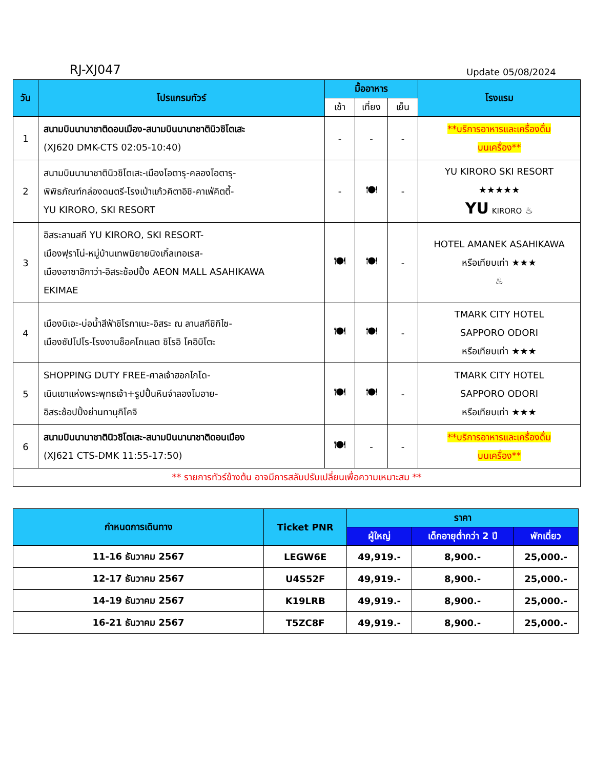RJ-XJ047 Update 05/08/2024
| วัน | โปรแกรมทัวร์ | มื้ออาหาร | | | โรงแรม |
| --- | --- | --- | --- | --- | --- |
| | | เช้า | เที่ยง | เย็น | |
| 1 | สนามบินนานาชาติดอนเมือง-สนามบินนานาชาตินิวชิโตเสะ (XJ620 DMK-CTS 02:05-10:40) | - | - | - | **บริการอาหารและเครื่องดื่ม บนเครื่อง** |
| 2 | สนามบินนานาชาตินิวชิโตเสะ-เมืองโอตารุ-คลองโอตารุ- พิพิธภัณฑ์กล่องดนตรี-โรงเป่าแก้วคิตาอิชิ-คาเฟ่คิตตี้- YU KIRORO, SKI RESORT | - | 🍽 | - | YU KIRORO SKI RESORT ★★★★★ YU KIRORO ♨ |
| 3 | อิสระลานสกี YU KIRORO, SKI RESORT- เมืองฟุราโน่-หมู่บ้านเทพนิยายนิงเกิ้ลเทอเรส- เมืองอาซาฮิกาว่า-อิสระช้อปปิ้ง AEON MALL ASAHIKAWA EKIMAE | 🍽 | 🍽 | - | HOTEL AMANEK ASAHIKAWA หรือเทียบเท่า ★★★ ♨ |
| 4 | เมืองบิเอะ-บ่อน้ำสีฟ้าชิโรกาเนะ-อิสระ ณ ลานสกีชิกิไซ- เมืองซัปโปโร-โรงงานช็อคโกแลต ชิโรอิ โคอิบิโตะ | 🍽 | 🍽 | - | TMARK CITY HOTEL SAPPORO ODORI หรือเทียบเท่า ★★★ |
| 5 | SHOPPING DUTY FREE-ศาลเจ้าฮอกไกโด- เนินเขาแห่งพระพุทธเจ้า+รูปปั้นหินจำลองโมอาย- อิสระช้อปปิ้งย่านทานุกิโคจิ | 🍽 | 🍽 | - | TMARK CITY HOTEL SAPPORO ODORI หรือเทียบเท่า ★★★ |
| 6 | สนามบินนานาชาตินิวชิโตเสะ-สนามบินนานาชาติดอนเมือง (XJ621 CTS-DMK 11:55-17:50) | 🍽 | - | - | **บริการอาหารและเครื่องดื่ม บนเครื่อง** |
| ** รายการทัวร์ข้างต้น อาจมีการสลับปรับเปลี่ยนเพื่อความเหมาะสม ** | | | | | |
| กำหนดการเดินทาง | Ticket PNR | ราคา | | |
| --- | --- | --- | --- | --- |
| | | ผู้ใหญ่ | เด็กอายุต่ำกว่า 2 ปี | พักเดี่ยว |
| 11-16 ธันวาคม 2567 | LEGW6E | 49,919.- | 8,900.- | 25,000.- |
| 12-17 ธันวาคม 2567 | U4S52F | 49,919.- | 8,900.- | 25,000.- |
| 14-19 ธันวาคม 2567 | K19LRB | 49,919.- | 8,900.- | 25,000.- |
| 16-21 ธันวาคม 2567 | T5ZC8F | 49,919.- | 8,900.- | 25,000.- |